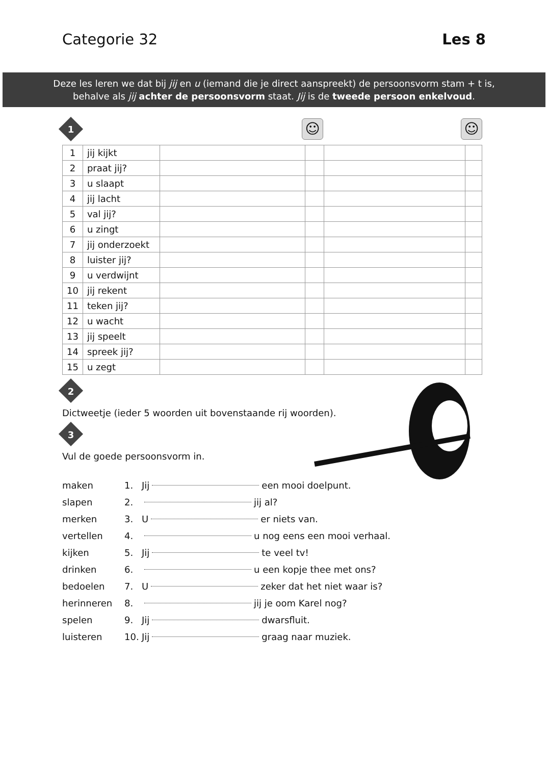Categorie 32 Les 8
Deze les leren we dat bij jij en u (iemand die je direct aanspreekt) de persoonsvorm stam + t is,
behalve als jij achter de persoonsvorm staat. Jij is de tweede persoon enkelvoud.
1 ☺ ☺
| 1 | jij kijkt | | | | |
| 2 | praat jij? | | | | |
| 3 | u slaapt | | | | |
| 4 | jij lacht | | | | |
| 5 | val jij? | | | | |
| 6 | u zingt | | | | |
| 7 | jij onderzoekt | | | | |
| 8 | luister jij? | | | | |
| 9 | u verdwijnt | | | | |
| 10 | jij rekent | | | | |
| 11 | teken jij? | | | | |
| 12 | u wacht | | | | |
| 13 | jij speelt | | | | |
| 14 | spreek jij? | | | | |
| 15 | u zegt | | | | |
2
Dictweetje (ieder 5 woorden uit bovenstaande rij woorden).
3
Vul de goede persoonsvorm in.
maken 1. Jij een mooi doelpunt.
slapen 2. jij al?
merken 3. U er niets van.
vertellen 4. u nog eens een mooi verhaal.
kijken 5. Jij te veel tv!
drinken 6. u een kopje thee met ons?
bedoelen 7. U zeker dat het niet waar is?
herinneren 8. jij je oom Karel nog?
spelen 9. Jij dwarsfluit.
luisteren 10. Jij graag naar muziek.